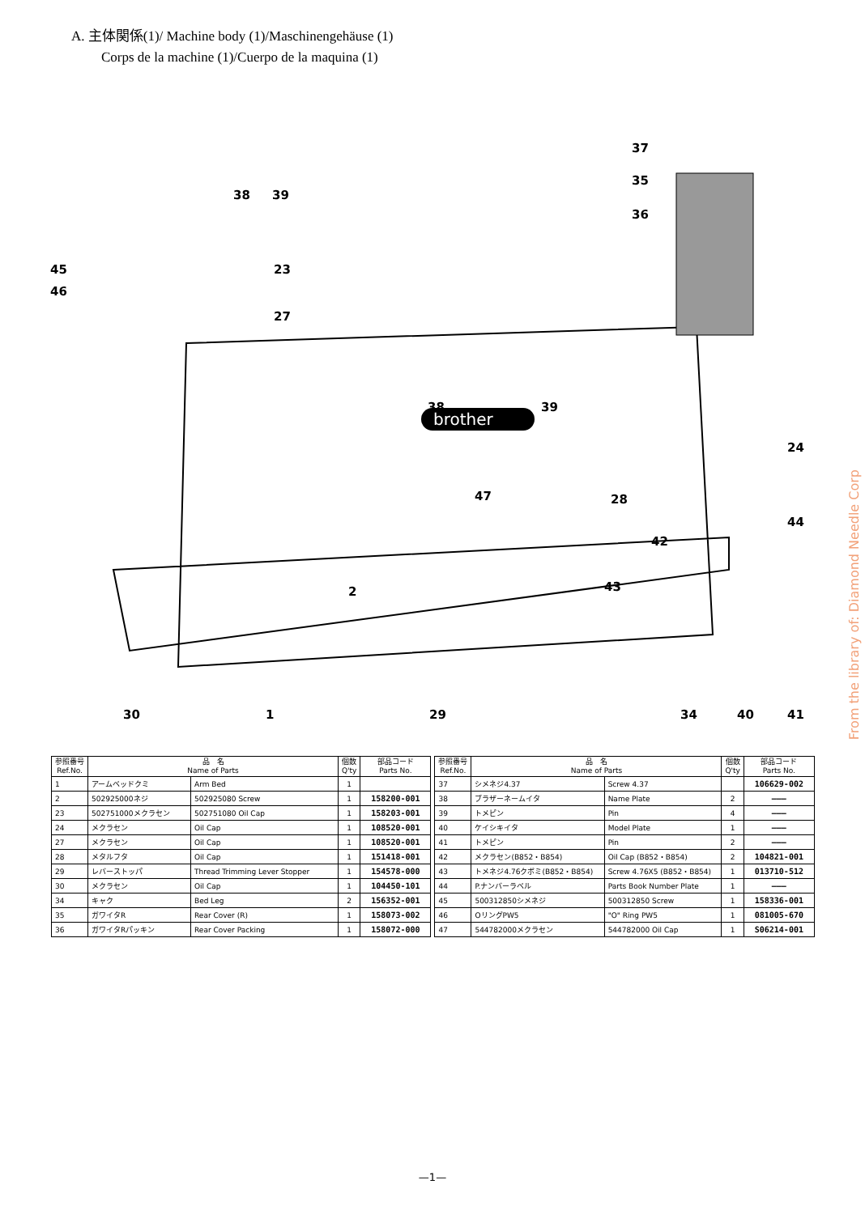A. 主体関係(1)/ Machine body (1)/Maschinengehäuse (1)
Corps de la machine (1)/Cuerpo de la maquina (1)
brother
37
35
36
38 39
45
46
23
27
38 39
24
47 28
44
42
43 2
30 1 29 34 40 41
| 参照番号 Ref.No. | 品 名 Name of Parts | | 個数 Q'ty | 部品コード Parts No. |
| --- | --- | --- | --- | --- |
| 1 | アームベッドクミ | Arm Bed | 1 | |
| 2 | 502925000ネジ | 502925080 Screw | 1 | 158200-001 |
| 23 | 502751000メクラセン | 502751080 Oil Cap | 1 | 158203-001 |
| 24 | メクラセン | Oil Cap | 1 | 108520-001 |
| 27 | メクラセン | Oil Cap | 1 | 108520-001 |
| 28 | メタルフタ | Oil Cap | 1 | 151418-001 |
| 29 | レバーストッパ | Thread Trimming Lever Stopper | 1 | 154578-000 |
| 30 | メクラセン | Oil Cap | 1 | 104450-101 |
| 34 | キャク | Bed Leg | 2 | 156352-001 |
| 35 | ガワイタR | Rear Cover (R) | 1 | 158073-002 |
| 36 | ガワイタRパッキン | Rear Cover Packing | 1 | 158072-000 |
| 参照番号 Ref.No. | 品 名 Name of Parts | | 個数 Q'ty | 部品コード Parts No. |
| --- | --- | --- | --- | --- |
| 37 | シメネジ4.37 | Screw 4.37 | | 106629-002 |
| 38 | ブラザーネームイタ | Name Plate | 2 | ――― |
| 39 | トメピン | Pin | 4 | ――― |
| 40 | ケイシキイタ | Model Plate | 1 | ――― |
| 41 | トメピン | Pin | 2 | ――― |
| 42 | メクラセン(B852・B854) | Oil Cap (B852・B854) | 2 | 104821-001 |
| 43 | トメネジ4.76クボミ(B852・B854) | Screw 4.76X5 (B852・B854) | 1 | 013710-512 |
| 44 | P.ナンバーラベル | Parts Book Number Plate | 1 | ――― |
| 45 | 500312850シメネジ | 500312850 Screw | 1 | 158336-001 |
| 46 | OリングPW5 | "O" Ring PW5 | 1 | 081005-670 |
| 47 | 544782000メクラセン | 544782000 Oil Cap | 1 | S06214-001 |
From the library of: Diamond Needle Corp
—1—